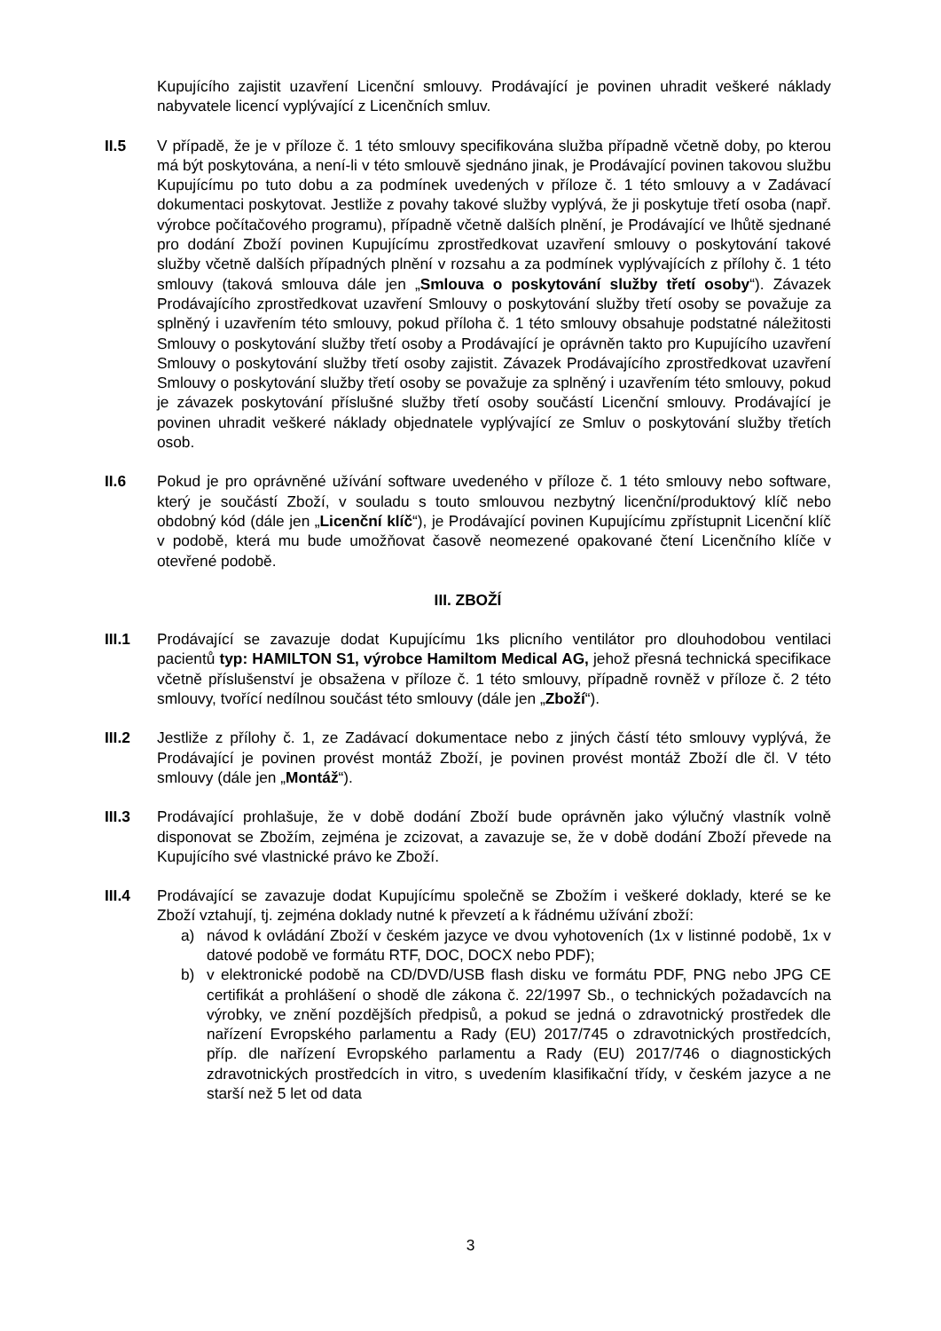Kupujícího zajistit uzavření Licenční smlouvy. Prodávající je povinen uhradit veškeré náklady nabyvatele licencí vyplývající z Licenčních smluv.
II.5 V případě, že je v příloze č. 1 této smlouvy specifikována služba případně včetně doby, po kterou má být poskytována, a není-li v této smlouvě sjednáno jinak, je Prodávající povinen takovou službu Kupujícímu po tuto dobu a za podmínek uvedených v příloze č. 1 této smlouvy a v Zadávací dokumentaci poskytovat. Jestliže z povahy takové služby vyplývá, že ji poskytuje třetí osoba (např. výrobce počítačového programu), případně včetně dalších plnění, je Prodávající ve lhůtě sjednané pro dodání Zboží povinen Kupujícímu zprostředkovat uzavření smlouvy o poskytování takové služby včetně dalších případných plnění v rozsahu a za podmínek vyplývajících z přílohy č. 1 této smlouvy (taková smlouva dále jen „Smlouva o poskytování služby třetí osoby“). Závazek Prodávajícího zprostředkovat uzavření Smlouvy o poskytování služby třetí osoby se považuje za splněný i uzavřením této smlouvy, pokud příloha č. 1 této smlouvy obsahuje podstatné náležitosti Smlouvy o poskytování služby třetí osoby a Prodávající je oprávněn takto pro Kupujícího uzavření Smlouvy o poskytování služby třetí osoby zajistit. Závazek Prodávajícího zprostředkovat uzavření Smlouvy o poskytování služby třetí osoby se považuje za splněný i uzavřením této smlouvy, pokud je závazek poskytování příslušné služby třetí osoby součástí Licenční smlouvy. Prodávající je povinen uhradit veškeré náklady objednatele vyplývající ze Smluv o poskytování služby třetích osob.
II.6 Pokud je pro oprávněné užívání software uvedeného v příloze č. 1 této smlouvy nebo software, který je součástí Zboží, v souladu s touto smlouvou nezbytný licenční/produktový klíč nebo obdobný kód (dále jen „Licenční klíč“), je Prodávající povinen Kupujícímu zpřístupnit Licenční klíč v podobě, která mu bude umožňovat časově neomezené opakované čtení Licenčního klíče v otevřené podobě.
III. ZBOŽÍ
III.1 Prodávající se zavazuje dodat Kupujícímu 1ks plicního ventilátor pro dlouhodobou ventilaci pacientů typ: HAMILTON S1, výrobce Hamiltom Medical AG, jehož přesná technická specifikace včetně příslušenství je obsažena v příloze č. 1 této smlouvy, případně rovněž v příloze č. 2 této smlouvy, tvořící nedílnou součást této smlouvy (dále jen „Zboží“).
III.2 Jestliže z přílohy č. 1, ze Zadávací dokumentace nebo z jiných částí této smlouvy vyplývá, že Prodávající je povinen provést montáž Zboží, je povinen provést montáž Zboží dle čl. V této smlouvy (dále jen „Montáž“).
III.3 Prodávající prohlašuje, že v době dodání Zboží bude oprávněn jako výlučný vlastník volně disponovat se Zbožím, zejména je zcizovat, a zavazuje se, že v době dodání Zboží převede na Kupujícího své vlastnické právo ke Zboží.
III.4 Prodávající se zavazuje dodat Kupujícímu společně se Zbožím i veškeré doklady, které se ke Zboží vztahují, tj. zejména doklady nutné k převzetí a k řádnému užívání zboží:
a) návod k ovládání Zboží v českém jazyce ve dvou vyhotoveních (1x v listinné podobě, 1x v datové podobě ve formátu RTF, DOC, DOCX nebo PDF);
b) v elektronické podobě na CD/DVD/USB flash disku ve formátu PDF, PNG nebo JPG CE certifikát a prohlášení o shodě dle zákona č. 22/1997 Sb., o technických požadavcích na výrobky, ve znění pozdějších předpisů, a pokud se jedná o zdravotnický prostředek dle nařízení Evropského parlamentu a Rady (EU) 2017/745 o zdravotnických prostředcích, příp. dle nařízení Evropského parlamentu a Rady (EU) 2017/746 o diagnostických zdravotnických prostředcích in vitro, s uvedením klasifikační třídy, v českém jazyce a ne starší než 5 let od data
3